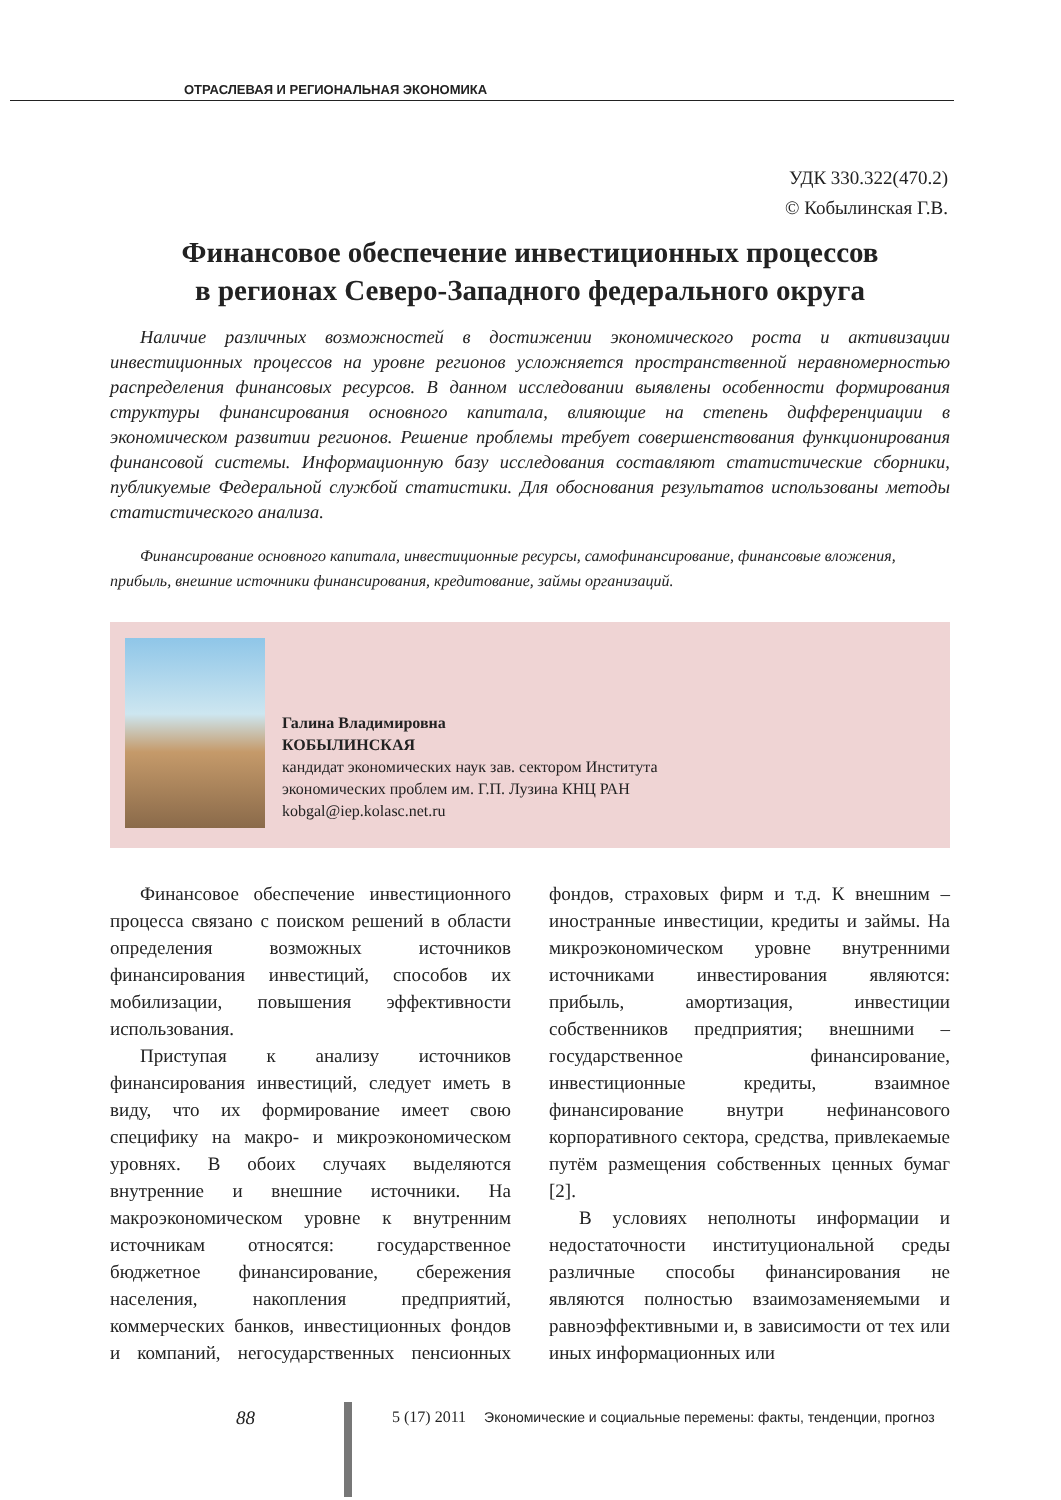ОТРАСЛЕВАЯ И РЕГИОНАЛЬНАЯ ЭКОНОМИКА
УДК 330.322(470.2)
© Кобылинская Г.В.
Финансовое обеспечение инвестиционных процессов
в регионах Северо-Западного федерального округа
Наличие различных возможностей в достижении экономического роста и активизации инвестиционных процессов на уровне регионов усложняется пространственной неравномерностью распределения финансовых ресурсов. В данном исследовании выявлены особенности формирования структуры финансирования основного капитала, влияющие на степень дифференциации в экономическом развитии регионов. Решение проблемы требует совершенствования функционирования финансовой системы. Информационную базу исследования составляют статистические сборники, публикуемые Федеральной службой статистики. Для обоснования результатов использованы методы статистического анализа.
Финансирование основного капитала, инвестиционные ресурсы, самофинансирование, финансовые вложения, прибыль, внешние источники финансирования, кредитование, займы организаций.
Галина Владимировна
КОБЫЛИНСКАЯ
кандидат экономических наук зав. сектором Института
экономических проблем им. Г.П. Лузина КНЦ РАН
kobgal@iep.kolasc.net.ru
Финансовое обеспечение инвестиционного процесса связано с поиском решений в области определения возможных источников финансирования инвестиций, способов их мобилизации, повышения эффективности использования.
Приступая к анализу источников финансирования инвестиций, следует иметь в виду, что их формирование имеет свою специфику на макро- и микроэкономическом уровнях. В обоих случаях выделяются внутренние и внешние источники. На макроэкономическом уровне к внутренним источникам относятся: государственное бюджетное финансирование, сбережения населения, накопления предприятий, коммерческих банков, инвестиционных фондов и компаний, негосударственных пенсионных фондов, страховых фирм и т.д. К внешним – иностранные инвестиции, кредиты и займы. На микроэкономическом уровне внутренними источниками инвестирования являются: прибыль, амортизация, инвестиции собственников предприятия; внешними – государственное финансирование, инвестиционные кредиты, взаимное финансирование внутри нефинансового корпоративного сектора, средства, привлекаемые путём размещения собственных ценных бумаг [2].
В условиях неполноты информации и недостаточности институциональной среды различные способы финансирования не являются полностью взаимозаменяемыми и равноэффективными и, в зависимости от тех или иных информационных или
88
5 (17) 2011 Экономические и социальные перемены: факты, тенденции, прогноз